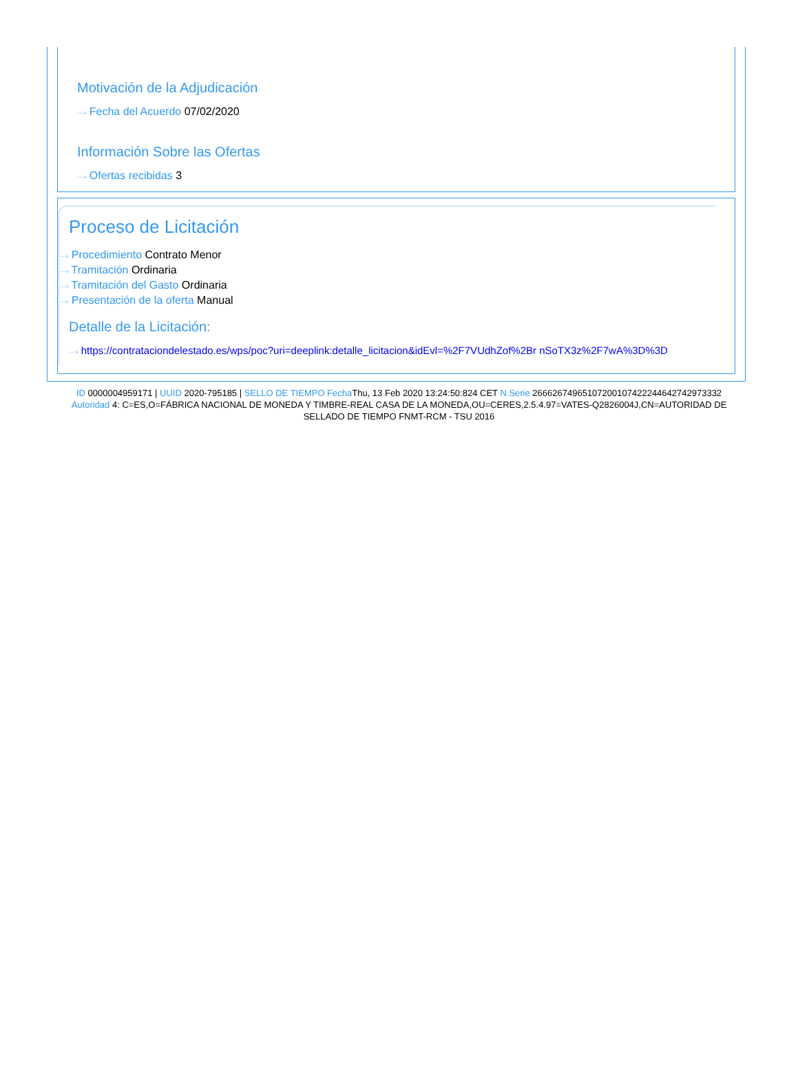Motivación de la Adjudicación
···› Fecha del Acuerdo 07/02/2020
Información Sobre las Ofertas
···› Ofertas recibidas 3
Proceso de Licitación
···› Procedimiento Contrato Menor
···› Tramitación Ordinaria
···› Tramitación del Gasto Ordinaria
···› Presentación de la oferta Manual
Detalle de la Licitación:
···› https://contrataciondelestado.es/wps/poc?uri=deeplink:detalle_licitacion&idEvl=%2F7VUdhZof%2Br nSoTX3z%2F7wA%3D%3D
ID 0000004959171 | UUID 2020-795185 | SELLO DE TIEMPO Fecha Thu, 13 Feb 2020 13:24:50:824 CET N.Serie 266626749651072001074222446427429733​32 Autoridad 4: C=ES,O=FÁBRICA NACIONAL DE MONEDA Y TIMBRE-REAL CASA DE LA MONEDA,OU=CERES,2.5.4.97=VATES-Q2826004J,CN=AUTORIDAD DE SELLADO DE TIEMPO FNMT-RCM - TSU 2016